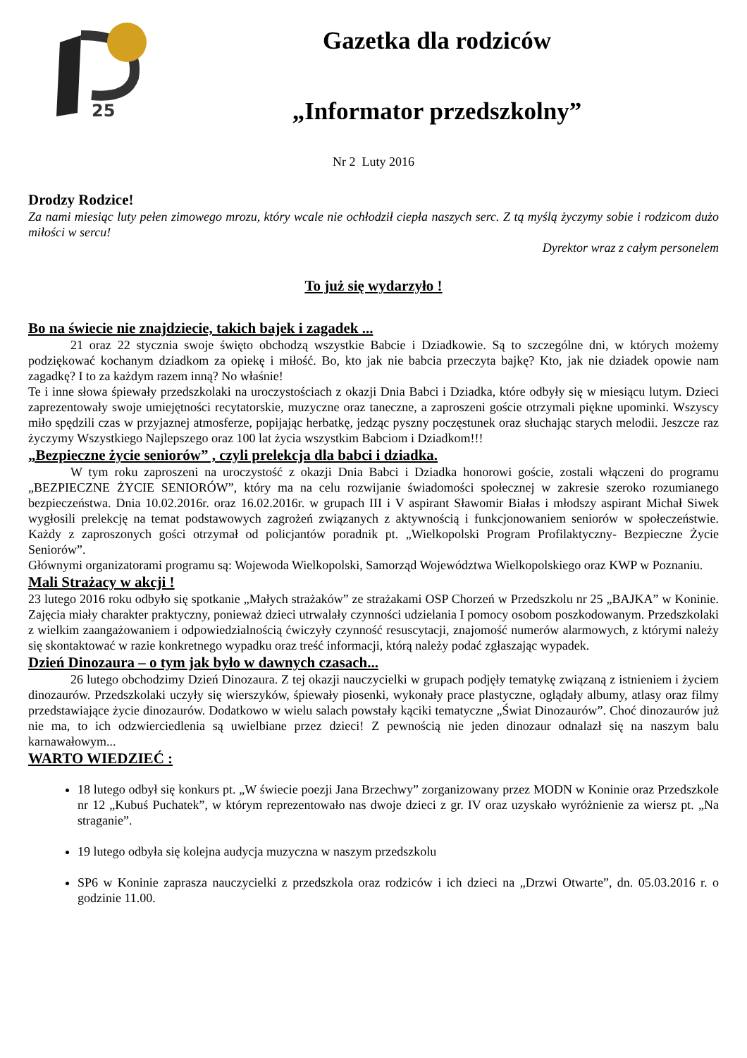25
Gazetka dla rodziców
„Informator przedszkolny”
Nr 2 Luty 2016
Drodzy Rodzice!
Za nami miesiąc luty pełen zimowego mrozu, który wcale nie ochłodził ciepła naszych serc. Z tą myślą życzymy sobie i rodzicom dużo miłości w sercu!
Dyrektor wraz z całym personelem
To już się wydarzyło !
Bo na świecie nie znajdziecie, takich bajek i zagadek ...
21 oraz 22 stycznia swoje święto obchodzą wszystkie Babcie i Dziadkowie. Są to szczególne dni, w których możemy podziękować kochanym dziadkom za opiekę i miłość. Bo, kto jak nie babcia przeczyta bajkę? Kto, jak nie dziadek opowie nam zagadkę? I to za każdym razem inną? No właśnie!
Te i inne słowa śpiewały przedszkolaki na uroczystościach z okazji Dnia Babci i Dziadka, które odbyły się w miesiącu lutym. Dzieci zaprezentowały swoje umiejętności recytatorskie, muzyczne oraz taneczne, a zaproszeni goście otrzymali piękne upominki. Wszyscy miło spędzili czas w przyjaznej atmosferze, popijając herbatkę, jedząc pyszny poczęstunek oraz słuchając starych melodii. Jeszcze raz życzymy Wszystkiego Najlepszego oraz 100 lat życia wszystkim Babciom i Dziadkom!!!
„Bezpieczne życie seniorów” , czyli prelekcja dla babci i dziadka.
W tym roku zaproszeni na uroczystość z okazji Dnia Babci i Dziadka honorowi goście, zostali włączeni do programu „BEZPIECZNE ŻYCIE SENIORÓW”, który ma na celu rozwijanie świadomości społecznej w zakresie szeroko rozumianego bezpieczeństwa. Dnia 10.02.2016r. oraz 16.02.2016r. w grupach III i V aspirant Sławomir Białas i młodszy aspirant Michał Siwek wygłosili prelekcję na temat podstawowych zagrożeń związanych z aktywnością i funkcjonowaniem seniorów w społeczeństwie. Każdy z zaproszonych gości otrzymał od policjantów poradnik pt. „Wielkopolski Program Profilaktyczny- Bezpieczne Życie Seniorów”.
Głównymi organizatorami programu są: Wojewoda Wielkopolski, Samorząd Województwa Wielkopolskiego oraz KWP w Poznaniu.
Mali Strażacy w akcji !
23 lutego 2016 roku odbyło się spotkanie „Małych strażaków” ze strażakami OSP Chorzeń w Przedszkolu nr 25 „BAJKA” w Koninie. Zajęcia miały charakter praktyczny, ponieważ dzieci utrwalały czynności udzielania I pomocy osobom poszkodowanym. Przedszkolaki z wielkim zaangażowaniem i odpowiedzialnością ćwiczyły czynność resuscytacji, znajomość numerów alarmowych, z którymi należy się skontaktować w razie konkretnego wypadku oraz treść informacji, którą należy podać zgłaszając wypadek.
Dzień Dinozaura – o tym jak było w dawnych czasach...
26 lutego obchodzimy Dzień Dinozaura. Z tej okazji nauczycielki w grupach podjęły tematykę związaną z istnieniem i życiem dinozaurów. Przedszkolaki uczyły się wierszyków, śpiewały piosenki, wykonały prace plastyczne, oglądały albumy, atlasy oraz filmy przedstawiające życie dinozaurów. Dodatkowo w wielu salach powstały kąciki tematyczne „Świat Dinozaurów”. Choć dinozaurów już nie ma, to ich odzwierciedlenia są uwielbiane przez dzieci! Z pewnością nie jeden dinozaur odnalazł się na naszym balu karnawałowym...
WARTO WIEDZIEĆ :
18 lutego odbył się konkurs pt. „W świecie poezji Jana Brzechwy” zorganizowany przez MODN w Koninie oraz Przedszkole nr 12 „Kubuś Puchatek”, w którym reprezentowało nas dwoje dzieci z gr. IV oraz uzyskało wyróżnienie za wiersz pt. „Na straganie”.
19 lutego odbyła się kolejna audycja muzyczna w naszym przedszkolu
SP6 w Koninie zaprasza nauczycielki z przedszkola oraz rodziców i ich dzieci na „Drzwi Otwarte”, dn. 05.03.2016 r. o godzinie 11.00.